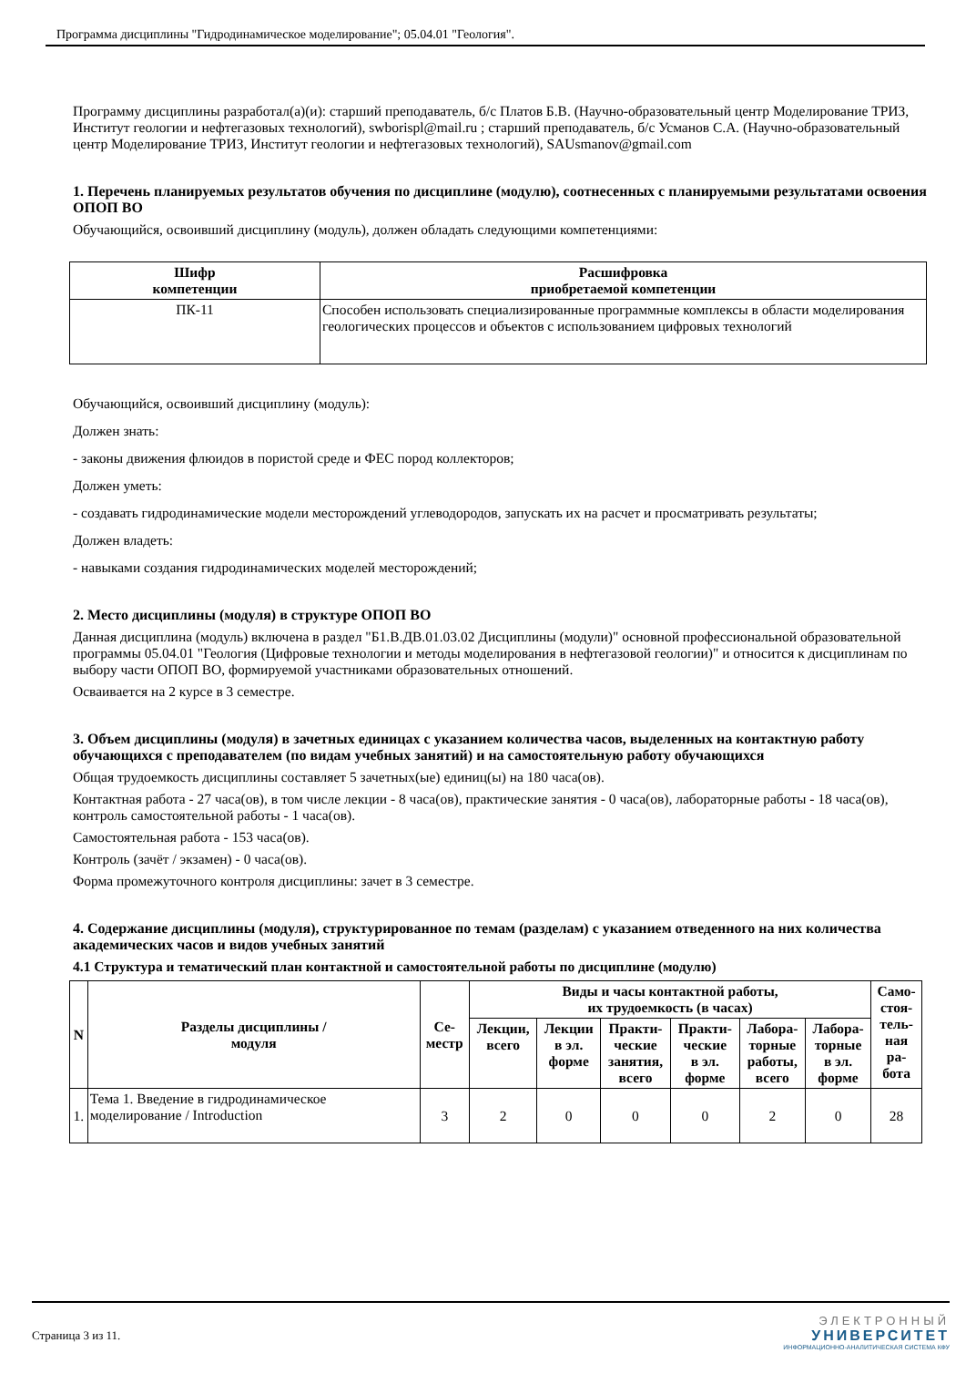Программа дисциплины "Гидродинамическое моделирование"; 05.04.01 "Геология".
Программу дисциплины разработал(а)(и): старший преподаватель, б/с Платов Б.В. (Научно-образовательный центр Моделирование ТРИЗ, Институт геологии и нефтегазовых технологий), swborispl@mail.ru ; старший преподаватель, б/с Усманов С.А. (Научно-образовательный центр Моделирование ТРИЗ, Институт геологии и нефтегазовых технологий), SAUsmanov@gmail.com
1. Перечень планируемых результатов обучения по дисциплине (модулю), соотнесенных с планируемыми результатами освоения ОПОП ВО
Обучающийся, освоивший дисциплину (модуль), должен обладать следующими компетенциями:
| Шифр компетенции | Расшифровка приобретаемой компетенции |
| --- | --- |
| ПК-11 | Способен использовать специализированные программные комплексы в области моделирования геологических процессов и объектов с использованием цифровых технологий |
Обучающийся, освоивший дисциплину (модуль):
Должен знать:
- законы движения флюидов в пористой среде и ФЕС пород коллекторов;
Должен уметь:
- создавать гидродинамические модели месторождений углеводородов, запускать их на расчет и просматривать результаты;
Должен владеть:
- навыками создания гидродинамических моделей месторождений;
2. Место дисциплины (модуля) в структуре ОПОП ВО
Данная дисциплина (модуль) включена в раздел "Б1.В.ДВ.01.03.02 Дисциплины (модули)" основной профессиональной образовательной программы 05.04.01 "Геология (Цифровые технологии и методы моделирования в нефтегазовой геологии)" и относится к дисциплинам по выбору части ОПОП ВО, формируемой участниками образовательных отношений.
Осваивается на 2 курсе в 3 семестре.
3. Объем дисциплины (модуля) в зачетных единицах с указанием количества часов, выделенных на контактную работу обучающихся с преподавателем (по видам учебных занятий) и на самостоятельную работу обучающихся
Общая трудоемкость дисциплины составляет 5 зачетных(ые) единиц(ы) на 180 часа(ов).
Контактная работа - 27 часа(ов), в том числе лекции - 8 часа(ов), практические занятия - 0 часа(ов), лабораторные работы - 18 часа(ов), контроль самостоятельной работы - 1 часа(ов).
Самостоятельная работа - 153 часа(ов).
Контроль (зачёт / экзамен) - 0 часа(ов).
Форма промежуточного контроля дисциплины: зачет в 3 семестре.
4. Содержание дисциплины (модуля), структурированное по темам (разделам) с указанием отведенного на них количества академических часов и видов учебных занятий
4.1 Структура и тематический план контактной и самостоятельной работы по дисциплине (модулю)
| N | Разделы дисциплины / модуля | Се- местр | Виды и часы контактной работы, их трудоемкость (в часах) | | | | | | Само- стоя- тель- ная ра- бота |
| --- | --- | --- | --- | --- | --- | --- | --- | --- | --- |
| | | | Лекции, всего | Лекции в эл. форме | Практи- ческие занятия, всего | Практи- ческие в эл. форме | Лабора- торные работы, всего | Лабора- торные в эл. форме | |
| 1. | Тема 1. Введение в гидродинамическое моделирование / Introduction | 3 | 2 | 0 | 0 | 0 | 2 | 0 | 28 |
Страница 3 из 11.
ЭЛЕКТРОННЫЙ
УНИВЕРСИТЕТ
ИНФОРМАЦИОННО-АНАЛИТИЧЕСКАЯ СИСТЕМА КФУ